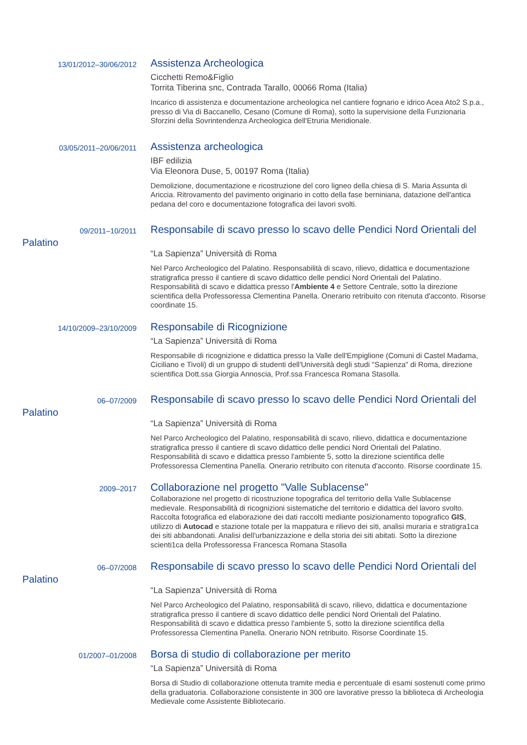13/01/2012–30/06/2012
Assistenza Archeologica
Cicchetti Remo&Figlio
Torrita Tiberina snc, Contrada Tarallo, 00066 Roma (Italia)
Incarico di assistenza e documentazione archeologica nel cantiere fognario e idrico Acea Ato2 S.p.a., presso di Via di Baccanello, Cesano (Comune di Roma), sotto la supervisione della Funzionaria Sforzini della Sovrintendenza Archeologica dell'Etruria Meridionale.
03/05/2011–20/06/2011
Assistenza archeologica
IBF edilizia
Via Eleonora Duse, 5, 00197 Roma (Italia)
Demolizione, documentazione e ricostruzione del coro ligneo della chiesa di S. Maria Assunta di Ariccia. Ritrovamento del pavimento originario in cotto della fase berniniana, datazione dell'antica pedana del coro e documentazione fotografica dei lavori svolti.
09/2011–10/2011
Palatino
Responsabile di scavo presso lo scavo delle Pendici Nord Orientali del
“La Sapienza” Università di Roma
Nel Parco Archeologico del Palatino. Responsabilità di scavo, rilievo, didattica e documentazione stratigrafica presso il cantiere di scavo didattico delle pendici Nord Orientali del Palatino. Responsabilità di scavo e didattica presso l'Ambiente 4 e Settore Centrale, sotto la direzione scientifica della Professoressa Clementina Panella. Onerario retribuito con ritenuta d'acconto. Risorse coordinate 15.
14/10/2009–23/10/2009
Responsabile di Ricognizione
“La Sapienza” Università di Roma
Responsabile di ricognizione e didattica presso la Valle dell'Empiglione (Comuni di Castel Madama, Ciciliano e Tivoli) di un gruppo di studenti dell'Università degli studi "Sapienza" di Roma, direzione scientifica Dott.ssa Giorgia Annoscia, Prof.ssa Francesca Romana Stasolla.
06–07/2009
Palatino
Responsabile di scavo presso lo scavo delle Pendici Nord Orientali del
“La Sapienza” Università di Roma
Nel Parco Archeologico del Palatino, responsabilità di scavo, rilievo, didattica e documentazione stratigrafica presso il cantiere di scavo didattico delle pendici Nord Orientali del Palatino. Responsabilità di scavo e didattica presso l'ambiente 5, sotto la direzione scientifica delle Professoressa Clementina Panella. Onerario retribuito con ritenuta d'acconto. Risorse coordinate 15.
2009–2017
Collaborazione nel progetto "Valle Sublacense"
Collaborazione nel progetto di ricostruzione topografica del territorio della Valle Sublacense medievale. Responsabilità di ricognizioni sistematiche del territorio e didattica del lavoro svolto. Raccolta fotografica ed elaborazione dei dati raccolti mediante posizionamento topografico GIS, utilizzo di Autocad e stazione totale per la mappatura e rilievo dei siti, analisi muraria e stratigra1ca dei siti abbandonati. Analisi dell'urbanizzazione e della storia dei siti abitati. Sotto la direzione scienti1ca della Professoressa Francesca Romana Stasolla
06–07/2008
Palatino
Responsabile di scavo presso lo scavo delle Pendici Nord Orientali del
“La Sapienza” Università di Roma
Nel Parco Archeologico del Palatino, responsabilità di scavo, rilievo, didattica e documentazione stratigrafica presso il cantiere di scavo didattico delle pendici Nord Orientali del Palatino. Responsabilità di scavo e didattica presso l'ambiente 5, sotto la direzione scientifica della Professoressa Clementina Panella. Onerario NON retribuito. Risorse Coordinate 15.
01/2007–01/2008
Borsa di studio di collaborazione per merito
“La Sapienza” Università di Roma
Borsa di Studio di collaborazione ottenuta tramite media e percentuale di esami sostenuti come primo della graduatoria. Collaborazione consistente in 300 ore lavorative presso la biblioteca di Archeologia Medievale come Assistente Bibliotecario.